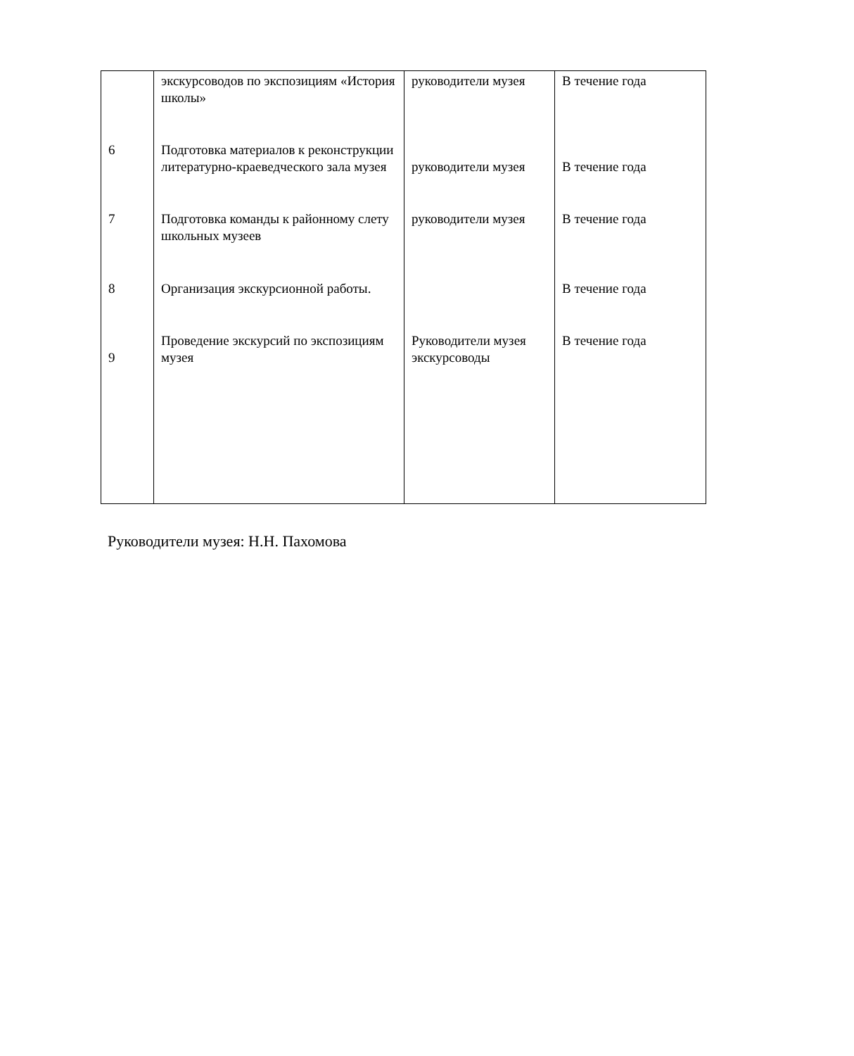| | экскурсоводов по экспозициям «История школы» | руководители музея | В течение года |
| 6 | Подготовка материалов к реконструкции литературно-краеведческого зала музея | руководители музея | В течение года |
| 7 | Подготовка команды к районному слету школьных музеев | руководители музея | В течение года |
| 8 | Организация экскурсионной работы. | | В течение года |
| 9 | Проведение экскурсий по экспозициям музея | Руководители музея экскурсоводы | В течение года |
Руководители музея: Н.Н. Пахомова